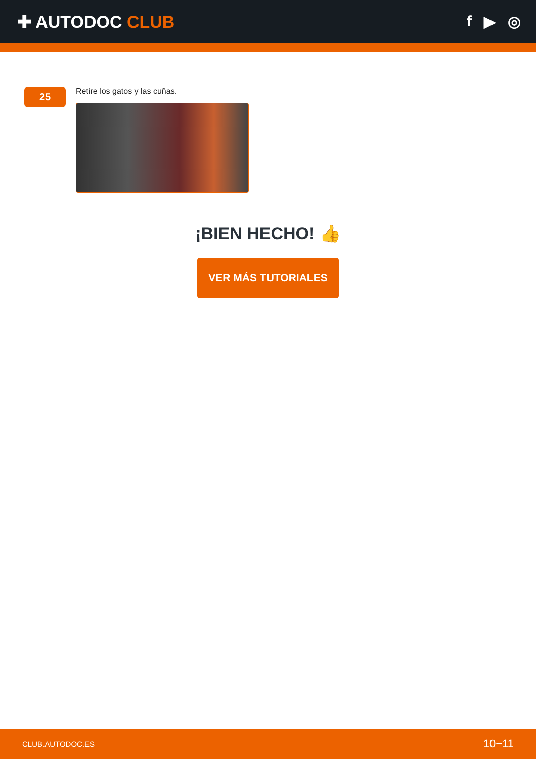✚ AUTODOC CLUB f ▶ ◎
25
Retire los gatos y las cuñas.
¡BIEN HECHO! 👍
VER MÁS TUTORIALES
CLUB.AUTODOC.ES 10−11